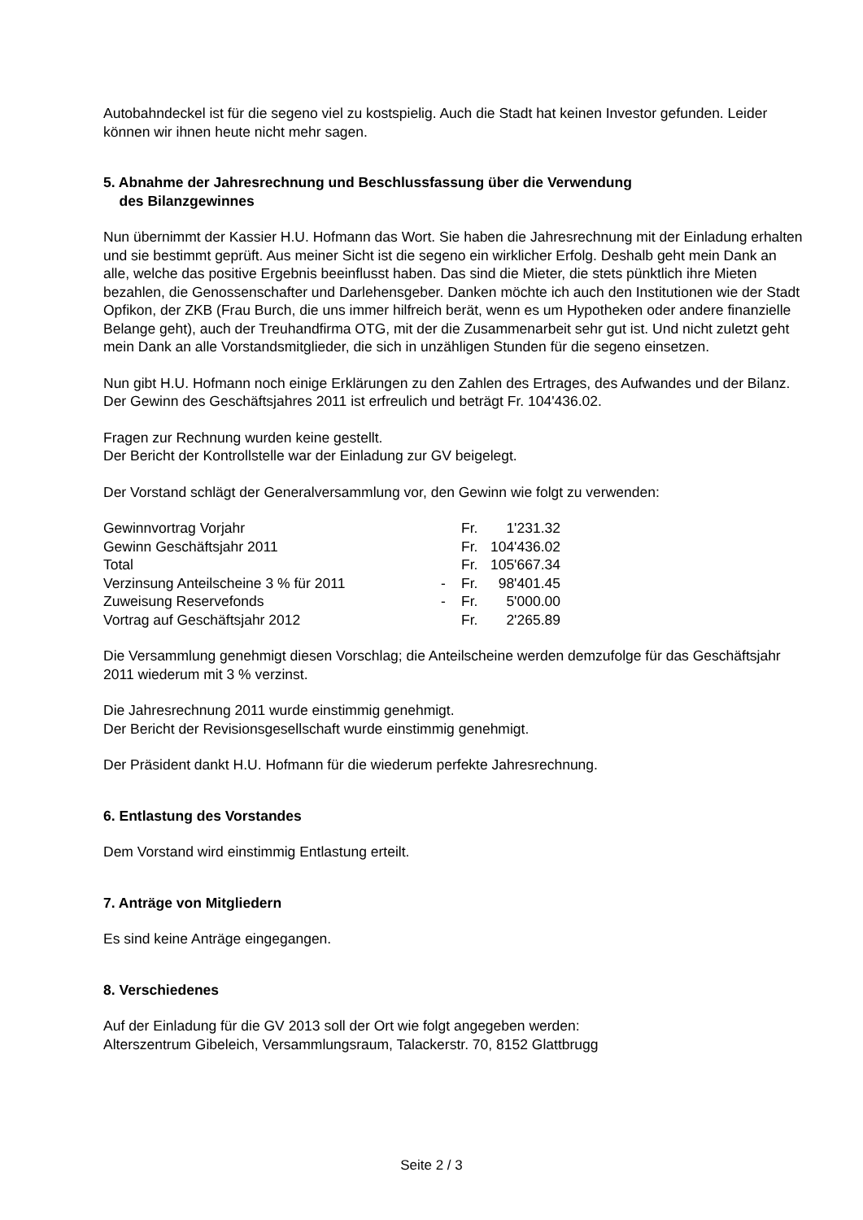Autobahndeckel ist für die segeno viel zu kostspielig. Auch die Stadt hat keinen Investor gefunden. Leider können wir ihnen heute nicht mehr sagen.
5. Abnahme der Jahresrechnung und Beschlussfassung über die Verwendung
des Bilanzgewinnes
Nun übernimmt der Kassier H.U. Hofmann das Wort. Sie haben die Jahresrechnung mit der Einladung erhalten und sie bestimmt geprüft. Aus meiner Sicht ist die segeno ein wirklicher Erfolg. Deshalb geht mein Dank an alle, welche das positive Ergebnis beeinflusst haben. Das sind die Mieter, die stets pünktlich ihre Mieten bezahlen, die Genossenschafter und Darlehensgeber. Danken möchte ich auch den Institutionen wie der Stadt Opfikon, der ZKB (Frau Burch, die uns immer hilfreich berät, wenn es um Hypotheken oder andere finanzielle Belange geht), auch der Treuhandfirma OTG, mit der die Zusammenarbeit sehr gut ist. Und nicht zuletzt geht mein Dank an alle Vorstandsmitglieder, die sich in unzähligen Stunden für die segeno einsetzen.
Nun gibt H.U. Hofmann noch einige Erklärungen zu den Zahlen des Ertrages, des Aufwandes und der Bilanz. Der Gewinn des Geschäftsjahres 2011 ist erfreulich und beträgt Fr. 104'436.02.
Fragen zur Rechnung wurden keine gestellt.
Der Bericht der Kontrollstelle war der Einladung zur GV beigelegt.
Der Vorstand schlägt der Generalversammlung vor, den Gewinn wie folgt zu verwenden:
| Gewinnvortrag Vorjahr | | Fr. | 1'231.32 |
| Gewinn Geschäftsjahr 2011 | | Fr. | 104'436.02 |
| Total | | Fr. | 105'667.34 |
| Verzinsung Anteilscheine 3 % für 2011 | - | Fr. | 98'401.45 |
| Zuweisung Reservefonds | - | Fr. | 5'000.00 |
| Vortrag auf Geschäftsjahr 2012 | | Fr. | 2'265.89 |
Die Versammlung genehmigt diesen Vorschlag; die Anteilscheine werden demzufolge für das Geschäftsjahr 2011 wiederum mit 3 % verzinst.
Die Jahresrechnung 2011 wurde einstimmig genehmigt.
Der Bericht der Revisionsgesellschaft wurde einstimmig genehmigt.
Der Präsident dankt H.U. Hofmann für die wiederum perfekte Jahresrechnung.
6. Entlastung des Vorstandes
Dem Vorstand wird einstimmig Entlastung erteilt.
7. Anträge von Mitgliedern
Es sind keine Anträge eingegangen.
8. Verschiedenes
Auf der Einladung für die GV 2013 soll der Ort wie folgt angegeben werden:
Alterszentrum Gibeleich, Versammlungsraum, Talackerstr. 70, 8152 Glattbrugg
Seite 2 / 3